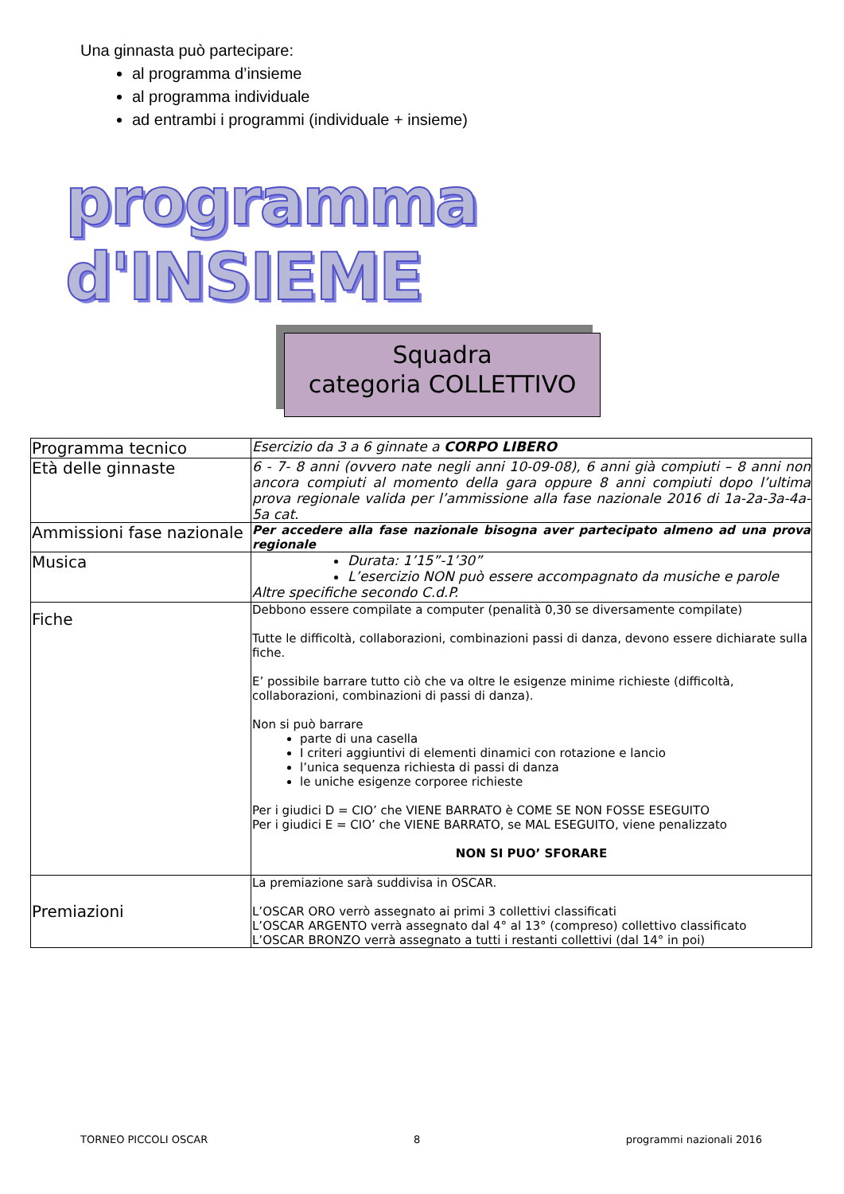Una ginnasta può partecipare:
al programma d’insieme
al programma individuale
ad entrambi i programmi (individuale + insieme)
programma d'INSIEME
Squadra
categoria COLLETTIVO
| Programma tecnico | Esercizio da 3 a 6 ginnate a CORPO LIBERO |
| Età delle ginnaste | 6 - 7- 8 anni (ovvero nate negli anni 10-09-08), 6 anni già compiuti – 8 anni non ancora compiuti al momento della gara oppure 8 anni compiuti dopo l’ultima prova regionale valida per l’ammissione alla fase nazionale 2016 di 1a-2a-3a-4a-5a cat. |
| Ammissioni fase nazionale | Per accedere alla fase nazionale bisogna aver partecipato almeno ad una prova regionale |
| Musica | Durata: 1’15”-1’30” L’esercizio NON può essere accompagnato da musiche e parole Altre specifiche secondo C.d.P. |
| Fiche | Debbono essere compilate a computer (penalità 0,30 se diversamente compilate) Tutte le difficoltà, collaborazioni, combinazioni passi di danza, devono essere dichiarate sulla fiche. E’ possibile barrare tutto ciò che va oltre le esigenze minime richieste (difficoltà, collaborazioni, combinazioni di passi di danza). Non si può barrare parte di una casella I criteri aggiuntivi di elementi dinamici con rotazione e lancio l’unica sequenza richiesta di passi di danza le uniche esigenze corporee richieste Per i giudici D = CIO’ che VIENE BARRATO è COME SE NON FOSSE ESEGUITO Per i giudici E = CIO’ che VIENE BARRATO, se MAL ESEGUITO, viene penalizzato NON SI PUO’ SFORARE |
| Premiazioni | La premiazione sarà suddivisa in OSCAR. L’OSCAR ORO verrò assegnato ai primi 3 collettivi classificati L’OSCAR ARGENTO verrà assegnato dal 4° al 13° (compreso) collettivo classificato L’OSCAR BRONZO verrà assegnato a tutti i restanti collettivi (dal 14° in poi) |
TORNEO PICCOLI OSCAR 8 programmi nazionali 2016